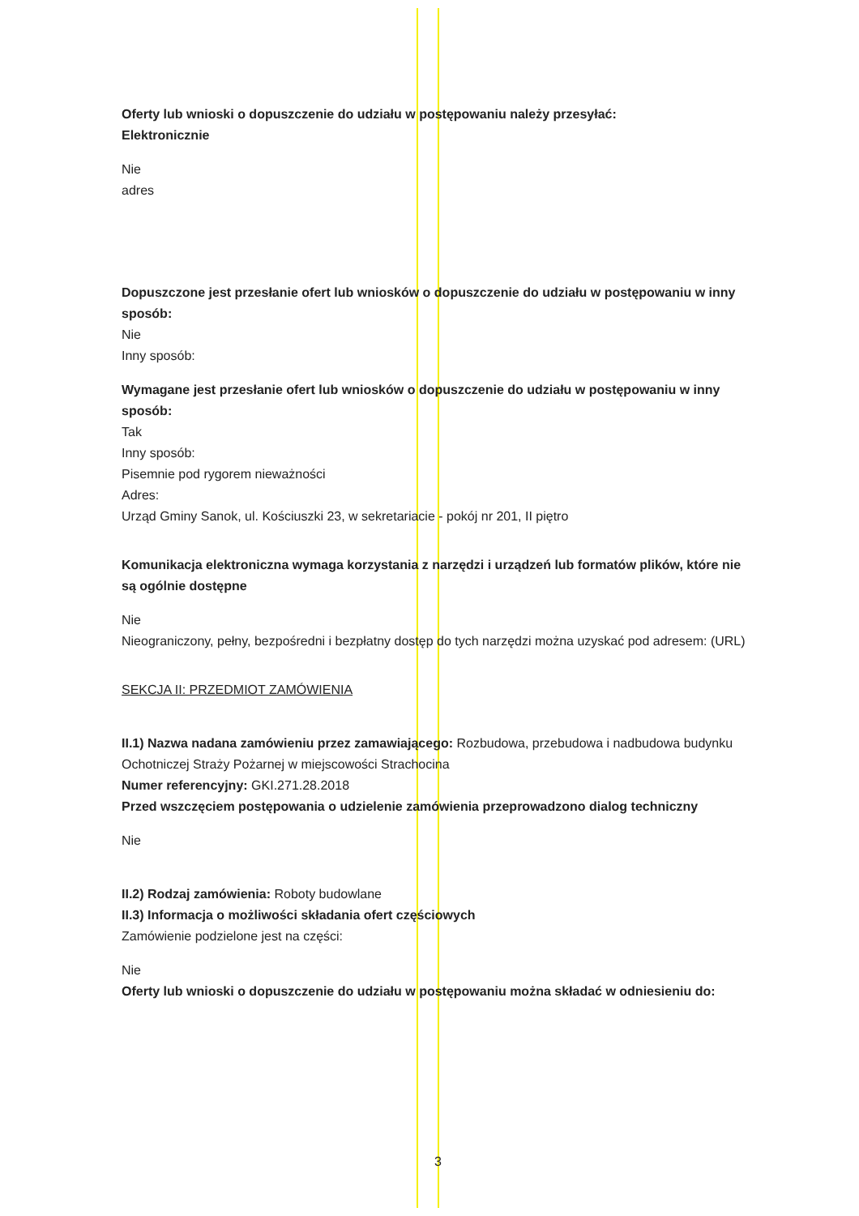Oferty lub wnioski o dopuszczenie do udziału w postępowaniu należy przesyłać:
Elektronicznie
Nie
adres
Dopuszczone jest przesłanie ofert lub wniosków o dopuszczenie do udziału w postępowaniu w inny sposób:
Nie
Inny sposób:
Wymagane jest przesłanie ofert lub wniosków o dopuszczenie do udziału w postępowaniu w inny sposób:
Tak
Inny sposób:
Pisemnie pod rygorem nieważności
Adres:
Urząd Gminy Sanok, ul. Kościuszki 23, w sekretariacie - pokój nr 201, II piętro
Komunikacja elektroniczna wymaga korzystania z narzędzi i urządzeń lub formatów plików, które nie są ogólnie dostępne
Nie
Nieograniczony, pełny, bezpośredni i bezpłatny dostęp do tych narzędzi można uzyskać pod adresem: (URL)
SEKCJA II: PRZEDMIOT ZAMÓWIENIA
II.1) Nazwa nadana zamówieniu przez zamawiającego: Rozbudowa, przebudowa i nadbudowa budynku Ochotniczej Straży Pożarnej w miejscowości Strachocina
Numer referencyjny: GKI.271.28.2018
Przed wszczęciem postępowania o udzielenie zamówienia przeprowadzono dialog techniczny
Nie
II.2) Rodzaj zamówienia: Roboty budowlane
II.3) Informacja o możliwości składania ofert częściowych
Zamówienie podzielone jest na części:
Nie
Oferty lub wnioski o dopuszczenie do udziału w postępowaniu można składać w odniesieniu do:
3